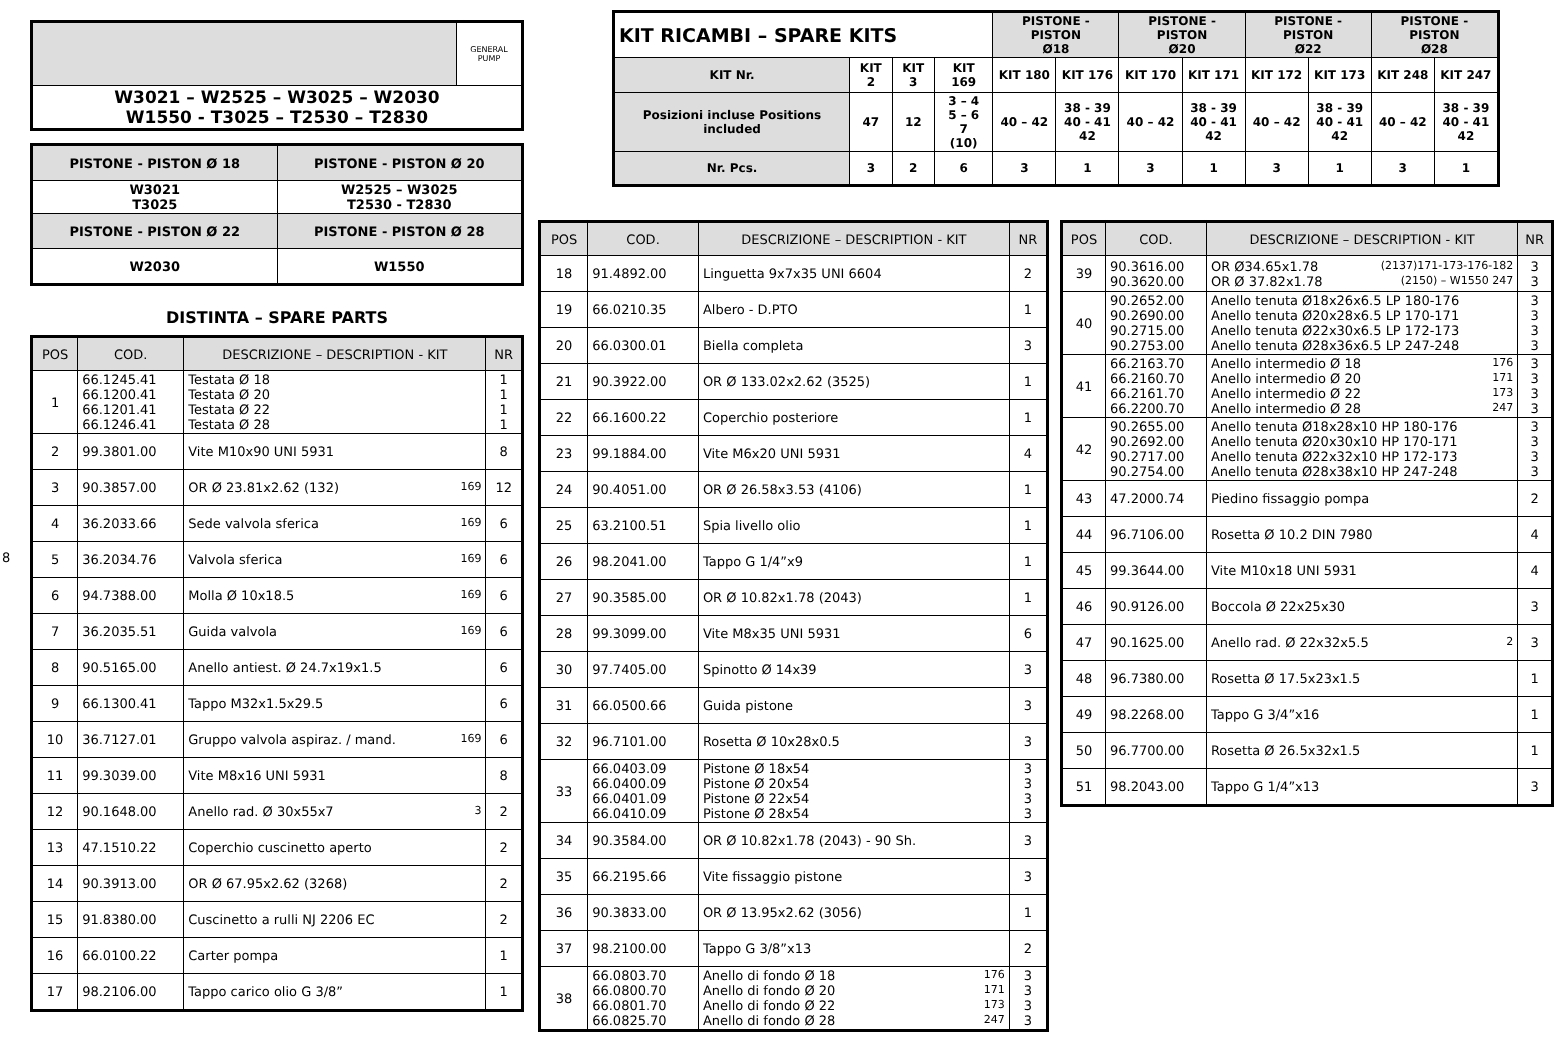| | GENERAL PUMP |
| W3021 – W2525 – W3025 – W2030 W1550 - T3025 – T2530 – T2830 | |
| PISTONE - PISTON Ø 18 | PISTONE - PISTON Ø 20 |
| --- | --- |
| W3021 T3025 | W2525 – W3025 T2530 - T2830 |
| PISTONE - PISTON Ø 22 | PISTONE - PISTON Ø 28 |
| W2030 | W1550 |
DISTINTA – SPARE PARTS
| POS | COD. | DESCRIZIONE – DESCRIPTION - KIT | NR |
| --- | --- | --- | --- |
| 1 | 66.1245.41 66.1200.41 66.1201.41 66.1246.41 | Testata Ø 18 Testata Ø 20 Testata Ø 22 Testata Ø 28 | 1 1 1 1 |
| 2 | 99.3801.00 | Vite M10x90 UNI 5931 | 8 |
| 3 | 90.3857.00 | OR Ø 23.81x2.62 (132) 169 | 12 |
| 4 | 36.2033.66 | Sede valvola sferica 169 | 6 |
| 5 | 36.2034.76 | Valvola sferica 169 | 6 |
| 6 | 94.7388.00 | Molla Ø 10x18.5 169 | 6 |
| 7 | 36.2035.51 | Guida valvola 169 | 6 |
| 8 | 90.5165.00 | Anello antiest. Ø 24.7x19x1.5 | 6 |
| 9 | 66.1300.41 | Tappo M32x1.5x29.5 | 6 |
| 10 | 36.7127.01 | Gruppo valvola aspiraz. / mand. 169 | 6 |
| 11 | 99.3039.00 | Vite M8x16 UNI 5931 | 8 |
| 12 | 90.1648.00 | Anello rad. Ø 30x55x7 3 | 2 |
| 13 | 47.1510.22 | Coperchio cuscinetto aperto | 2 |
| 14 | 90.3913.00 | OR Ø 67.95x2.62 (3268) | 2 |
| 15 | 91.8380.00 | Cuscinetto a rulli NJ 2206 EC | 2 |
| 16 | 66.0100.22 | Carter pompa | 1 |
| 17 | 98.2106.00 | Tappo carico olio G 3/8” | 1 |
8
| KIT RICAMBI – SPARE KITS | | | | PISTONE - PISTON Ø18 | | PISTONE - PISTON Ø20 | | PISTONE - PISTON Ø22 | | PISTONE - PISTON Ø28 | |
| KIT Nr. | KIT 2 | KIT 3 | KIT 169 | KIT 180 | KIT 176 | KIT 170 | KIT 171 | KIT 172 | KIT 173 | KIT 248 | KIT 247 |
| Posizioni incluse Positions included | 47 | 12 | 3 – 4 5 – 6 7 (10) | 40 – 42 | 38 - 39 40 - 41 42 | 40 – 42 | 38 - 39 40 - 41 42 | 40 – 42 | 38 - 39 40 - 41 42 | 40 – 42 | 38 - 39 40 - 41 42 |
| Nr. Pcs. | 3 | 2 | 6 | 3 | 1 | 3 | 1 | 3 | 1 | 3 | 1 |
| POS | COD. | DESCRIZIONE – DESCRIPTION - KIT | NR |
| --- | --- | --- | --- |
| 18 | 91.4892.00 | Linguetta 9x7x35 UNI 6604 | 2 |
| 19 | 66.0210.35 | Albero - D.PTO | 1 |
| 20 | 66.0300.01 | Biella completa | 3 |
| 21 | 90.3922.00 | OR Ø 133.02x2.62 (3525) | 1 |
| 22 | 66.1600.22 | Coperchio posteriore | 1 |
| 23 | 99.1884.00 | Vite M6x20 UNI 5931 | 4 |
| 24 | 90.4051.00 | OR Ø 26.58x3.53 (4106) | 1 |
| 25 | 63.2100.51 | Spia livello olio | 1 |
| 26 | 98.2041.00 | Tappo G 1/4”x9 | 1 |
| 27 | 90.3585.00 | OR Ø 10.82x1.78 (2043) | 1 |
| 28 | 99.3099.00 | Vite M8x35 UNI 5931 | 6 |
| 30 | 97.7405.00 | Spinotto Ø 14x39 | 3 |
| 31 | 66.0500.66 | Guida pistone | 3 |
| 32 | 96.7101.00 | Rosetta Ø 10x28x0.5 | 3 |
| 33 | 66.0403.09 66.0400.09 66.0401.09 66.0410.09 | Pistone Ø 18x54 Pistone Ø 20x54 Pistone Ø 22x54 Pistone Ø 28x54 | 3 3 3 3 |
| 34 | 90.3584.00 | OR Ø 10.82x1.78 (2043) - 90 Sh. | 3 |
| 35 | 66.2195.66 | Vite fissaggio pistone | 3 |
| 36 | 90.3833.00 | OR Ø 13.95x2.62 (3056) | 1 |
| 37 | 98.2100.00 | Tappo G 3/8”x13 | 2 |
| 38 | 66.0803.70 66.0800.70 66.0801.70 66.0825.70 | Anello di fondo Ø 18 176 Anello di fondo Ø 20 171 Anello di fondo Ø 22 173 Anello di fondo Ø 28 247 | 3 3 3 3 |
| POS | COD. | DESCRIZIONE – DESCRIPTION - KIT | NR |
| --- | --- | --- | --- |
| 39 | 90.3616.00 90.3620.00 | OR Ø34.65x1.78 (2137)171-173-176-182 OR Ø 37.82x1.78 (2150) – W1550 247 | 3 3 |
| 40 | 90.2652.00 90.2690.00 90.2715.00 90.2753.00 | Anello tenuta Ø18x26x6.5 LP 180-176 Anello tenuta Ø20x28x6.5 LP 170-171 Anello tenuta Ø22x30x6.5 LP 172-173 Anello tenuta Ø28x36x6.5 LP 247-248 | 3 3 3 3 |
| 41 | 66.2163.70 66.2160.70 66.2161.70 66.2200.70 | Anello intermedio Ø 18 176 Anello intermedio Ø 20 171 Anello intermedio Ø 22 173 Anello intermedio Ø 28 247 | 3 3 3 3 |
| 42 | 90.2655.00 90.2692.00 90.2717.00 90.2754.00 | Anello tenuta Ø18x28x10 HP 180-176 Anello tenuta Ø20x30x10 HP 170-171 Anello tenuta Ø22x32x10 HP 172-173 Anello tenuta Ø28x38x10 HP 247-248 | 3 3 3 3 |
| 43 | 47.2000.74 | Piedino fissaggio pompa | 2 |
| 44 | 96.7106.00 | Rosetta Ø 10.2 DIN 7980 | 4 |
| 45 | 99.3644.00 | Vite M10x18 UNI 5931 | 4 |
| 46 | 90.9126.00 | Boccola Ø 22x25x30 | 3 |
| 47 | 90.1625.00 | Anello rad. Ø 22x32x5.5 2 | 3 |
| 48 | 96.7380.00 | Rosetta Ø 17.5x23x1.5 | 1 |
| 49 | 98.2268.00 | Tappo G 3/4”x16 | 1 |
| 50 | 96.7700.00 | Rosetta Ø 26.5x32x1.5 | 1 |
| 51 | 98.2043.00 | Tappo G 1/4”x13 | 3 |